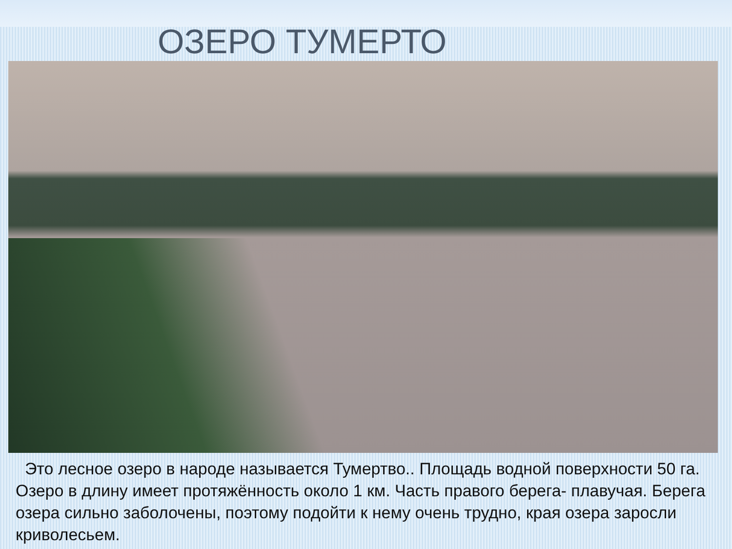ОЗЕРО ТУМЕРТО
Это лесное озеро в народе называется Тумертво.. Площадь водной поверхности 50 га. Озеро в длину имеет протяжённость около 1 км. Часть правого берега- плавучая. Берега озера сильно заболочены, поэтому подойти к нему очень трудно, края озера заросли криволесьем.